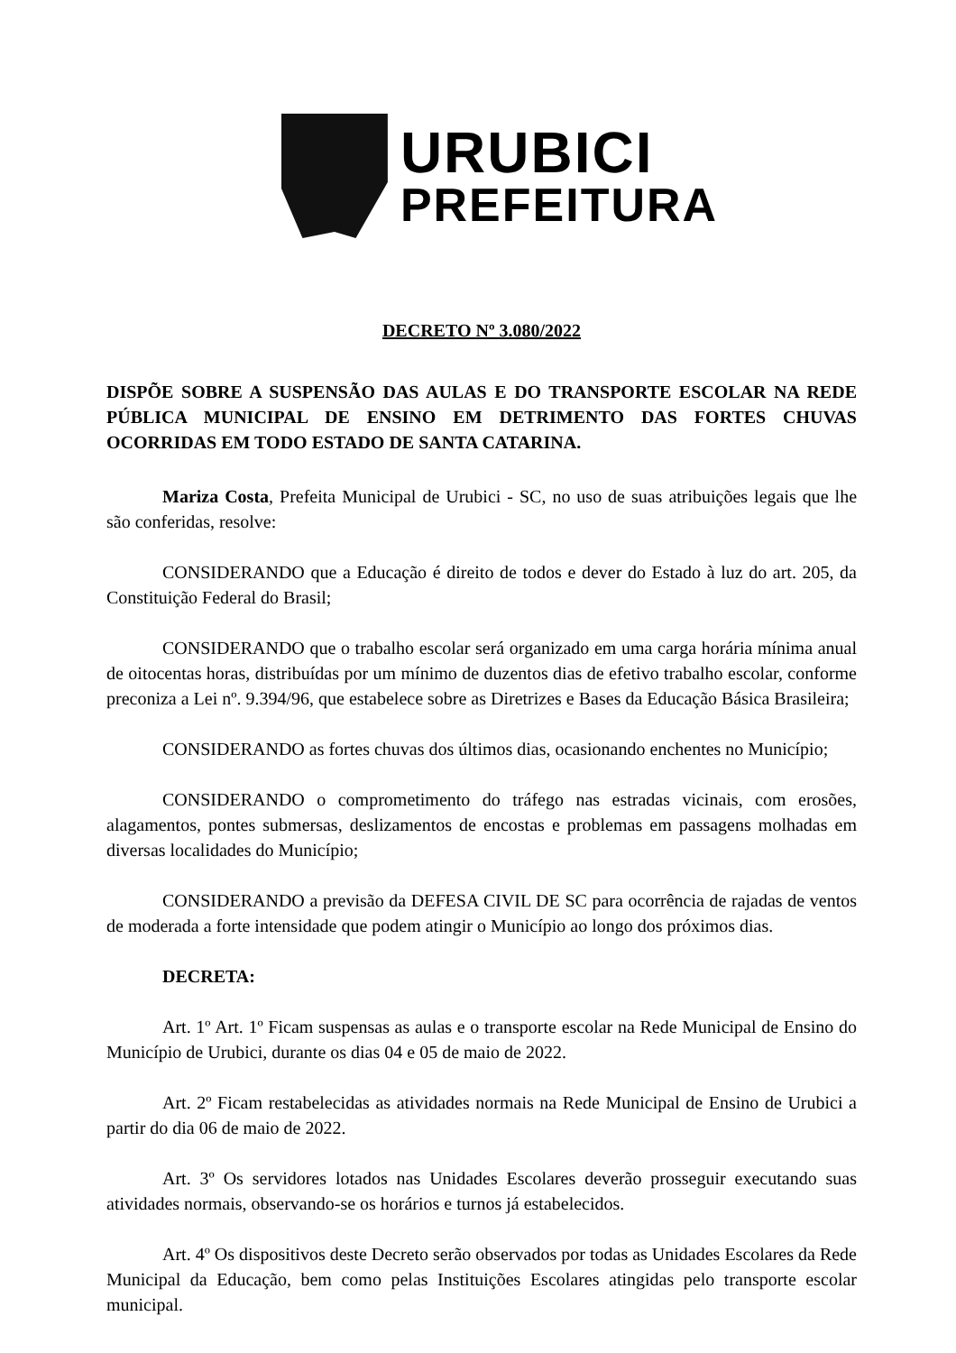URUBICI
PREFEITURA
DECRETO Nº 3.080/2022
DISPÕE SOBRE A SUSPENSÃO DAS AULAS E DO TRANSPORTE ESCOLAR NA REDE PÚBLICA MUNICIPAL DE ENSINO EM DETRIMENTO DAS FORTES CHUVAS OCORRIDAS EM TODO ESTADO DE SANTA CATARINA.
Mariza Costa, Prefeita Municipal de Urubici - SC, no uso de suas atribuições legais que lhe são conferidas, resolve:
CONSIDERANDO que a Educação é direito de todos e dever do Estado à luz do art. 205, da Constituição Federal do Brasil;
CONSIDERANDO que o trabalho escolar será organizado em uma carga horária mínima anual de oitocentas horas, distribuídas por um mínimo de duzentos dias de efetivo trabalho escolar, conforme preconiza a Lei nº. 9.394/96, que estabelece sobre as Diretrizes e Bases da Educação Básica Brasileira;
CONSIDERANDO as fortes chuvas dos últimos dias, ocasionando enchentes no Município;
CONSIDERANDO o comprometimento do tráfego nas estradas vicinais, com erosões, alagamentos, pontes submersas, deslizamentos de encostas e problemas em passagens molhadas em diversas localidades do Município;
CONSIDERANDO a previsão da DEFESA CIVIL DE SC para ocorrência de rajadas de ventos de moderada a forte intensidade que podem atingir o Município ao longo dos próximos dias.
DECRETA:
Art. 1º Art. 1º Ficam suspensas as aulas e o transporte escolar na Rede Municipal de Ensino do Município de Urubici, durante os dias 04 e 05 de maio de 2022.
Art. 2º Ficam restabelecidas as atividades normais na Rede Municipal de Ensino de Urubici a partir do dia 06 de maio de 2022.
Art. 3º Os servidores lotados nas Unidades Escolares deverão prosseguir executando suas atividades normais, observando-se os horários e turnos já estabelecidos.
Art. 4º Os dispositivos deste Decreto serão observados por todas as Unidades Escolares da Rede Municipal da Educação, bem como pelas Instituições Escolares atingidas pelo transporte escolar municipal.